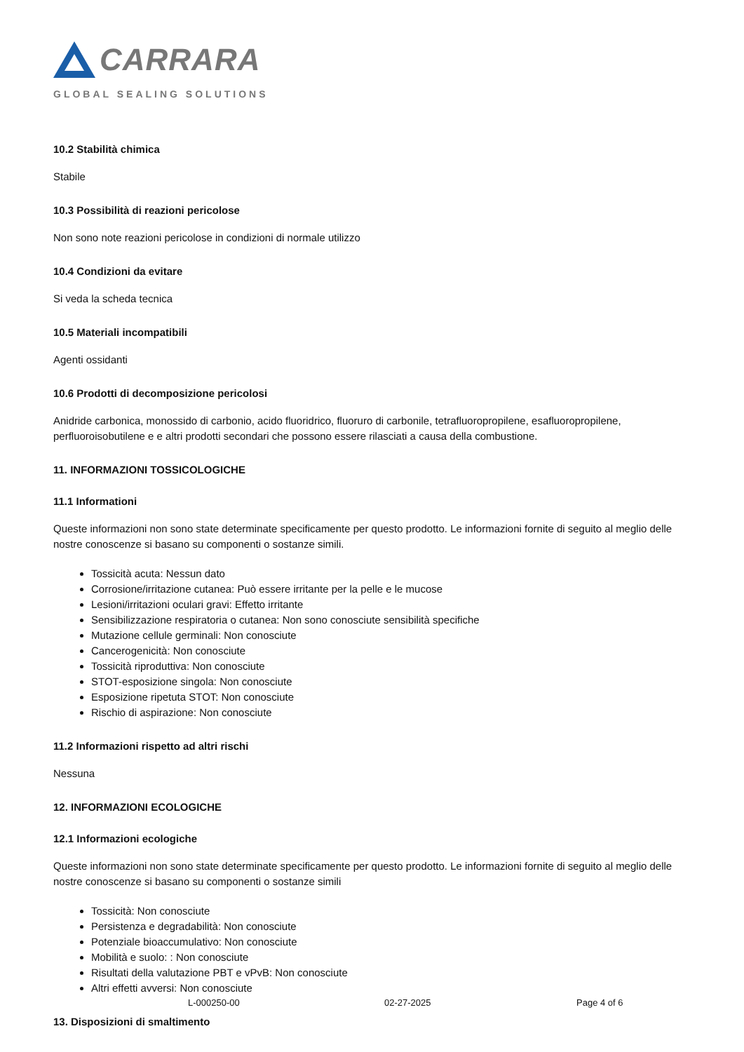CARRARA
GLOBAL SEALING SOLUTIONS
10.2 Stabilità chimica
Stabile
10.3 Possibilità di reazioni pericolose
Non sono note reazioni pericolose in condizioni di normale utilizzo
10.4 Condizioni da evitare
Si veda la scheda tecnica
10.5 Materiali incompatibili
Agenti ossidanti
10.6 Prodotti di decomposizione pericolosi
Anidride carbonica, monossido di carbonio, acido fluoridrico, fluoruro di carbonile, tetrafluoropropilene, esafluoropropilene, perfluoroisobutilene e e altri prodotti secondari che possono essere rilasciati a causa della combustione.
11. INFORMAZIONI TOSSICOLOGICHE
11.1 Informationi
Queste informazioni non sono state determinate specificamente per questo prodotto. Le informazioni fornite di seguito al meglio delle nostre conoscenze si basano su componenti o sostanze simili.
Tossicità acuta: Nessun dato
Corrosione/irritazione cutanea: Può essere irritante per la pelle e le mucose
Lesioni/irritazioni oculari gravi: Effetto irritante
Sensibilizzazione respiratoria o cutanea: Non sono conosciute sensibilità specifiche
Mutazione cellule germinali: Non conosciute
Cancerogenicità: Non conosciute
Tossicità riproduttiva: Non conosciute
STOT-esposizione singola: Non conosciute
Esposizione ripetuta STOT: Non conosciute
Rischio di aspirazione: Non conosciute
11.2 Informazioni rispetto ad altri rischi
Nessuna
12. INFORMAZIONI ECOLOGICHE
12.1 Informazioni ecologiche
Queste informazioni non sono state determinate specificamente per questo prodotto. Le informazioni fornite di seguito al meglio delle nostre conoscenze si basano su componenti o sostanze simili
Tossicità: Non conosciute
Persistenza e degradabilità: Non conosciute
Potenziale bioaccumulativo: Non conosciute
Mobilità e suolo: : Non conosciute
Risultati della valutazione PBT e vPvB: Non conosciute
Altri effetti avversi: Non conosciute
13. Disposizioni di smaltimento
L-000250-00 02-27-2025 Page 4 of 6